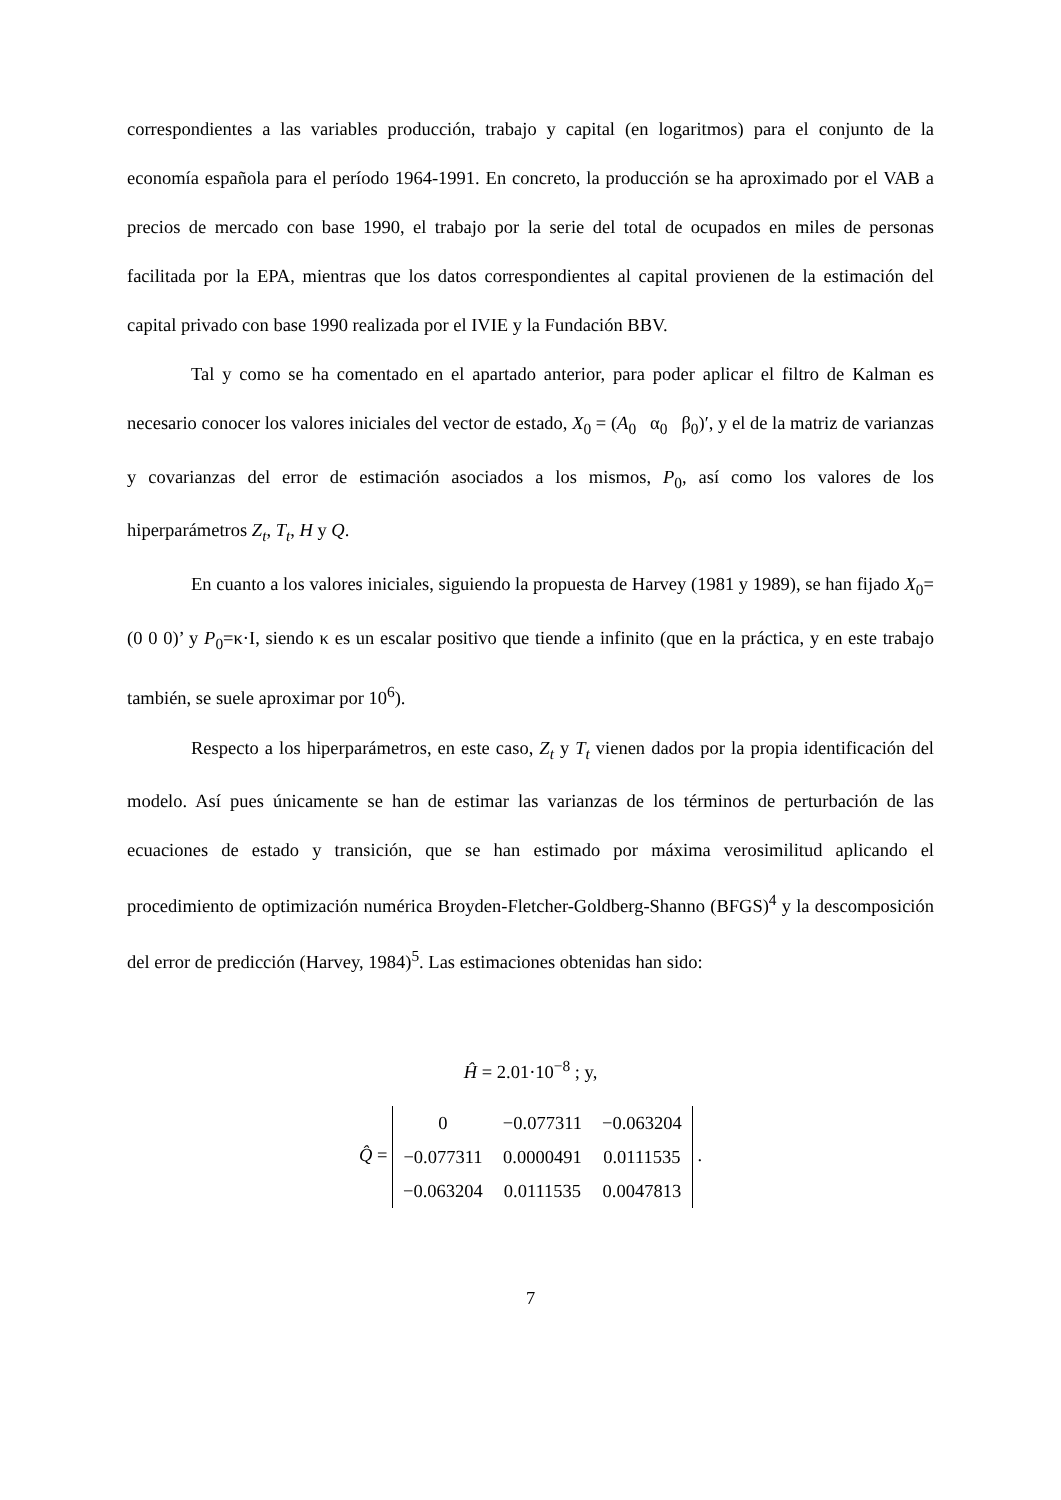correspondientes a las variables producción, trabajo y capital (en logaritmos) para el conjunto de la economía española para el período 1964-1991. En concreto, la producción se ha aproximado por el VAB a precios de mercado con base 1990, el trabajo por la serie del total de ocupados en miles de personas facilitada por la EPA, mientras que los datos correspondientes al capital provienen de la estimación del capital privado con base 1990 realizada por el IVIE y la Fundación BBV.
Tal y como se ha comentado en el apartado anterior, para poder aplicar el filtro de Kalman es necesario conocer los valores iniciales del vector de estado, X<sub>0</sub> = (A<sub>0</sub> α<sub>0</sub> β<sub>0</sub>)′, y el de la matriz de varianzas y covarianzas del error de estimación asociados a los mismos, P<sub>0</sub>, así como los valores de los hiperparámetros Z<sub>t</sub>, T<sub>t</sub>, H y Q.
En cuanto a los valores iniciales, siguiendo la propuesta de Harvey (1981 y 1989), se han fijado X<sub>0</sub>=(0 0 0)’ y P<sub>0</sub>=κ·I, siendo κ es un escalar positivo que tiende a infinito (que en la práctica, y en este trabajo también, se suele aproximar por 10<sup>6</sup>).
Respecto a los hiperparámetros, en este caso, Z<sub>t</sub> y T<sub>t</sub> vienen dados por la propia identificación del modelo. Así pues únicamente se han de estimar las varianzas de los términos de perturbación de las ecuaciones de estado y transición, que se han estimado por máxima verosimilitud aplicando el procedimiento de optimización numérica Broyden-Fletcher-Goldberg-Shanno (BFGS)<sup>4</sup> y la descomposición del error de predicción (Harvey, 1984)<sup>5</sup>. Las estimaciones obtenidas han sido:
Ĥ = 2.01·10<sup>−8</sup> ; y,
Q̂ =
| 0 | −0.077311 | −0.063204 |
| −0.077311 | 0.0000491 | 0.0111535 |
| −0.063204 | 0.0111535 | 0.0047813 |
.
7